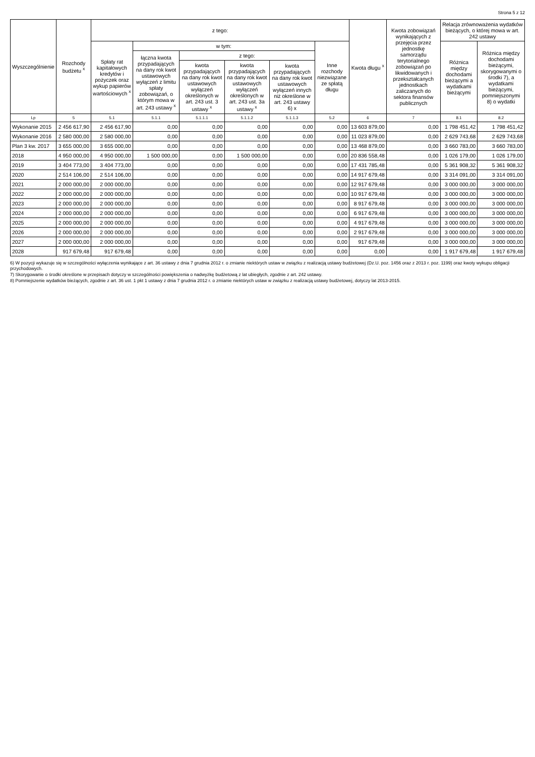Strona 5 z 12
| Wyszczególnienie | Rozchody budżetu <sup>x</sup> | z tego: | | | | | | Kwota długu <sup>x</sup> | Kwota zobowiązań wynikających z przejęcia przez jednostkę samorządu terytorialnego zobowiązań po likwidowanych i przekształcanych jednostkach zaliczanych do sektora finansów publicznych | Relacja zrównoważenia wydatków bieżących, o której mowa w art. 242 ustawy | |
| --- | --- | --- | --- | --- | --- | --- | --- | --- | --- | --- | --- |
| | | Spłaty rat kapitałowych kredytów i pożyczek oraz wykup papierów wartościowych <sup>x</sup> | w tym: | | | | Inne rozchody niezwiązane ze spłatą długu | | | Różnica między dochodami bieżącymi a wydatkami bieżącymi | Różnica między dochodami bieżącymi, skorygowanymi o środki 7), a wydatkami bieżącymi, pomniejszonymi 8) o wydatki |
| | | | łączna kwota przypadających na dany rok kwot ustawowych wyłączeń z limitu spłaty zobowiązań, o którym mowa w art. 243 ustawy <sup>x</sup> | z tego: | | | | | | | |
| | | | | kwota przypadających na dany rok kwot ustawowych wyłączeń określonych w art. 243 ust. 3 ustawy <sup>x</sup> | kwota przypadających na dany rok kwot ustawowych wyłączeń określonych w art. 243 ust. 3a ustawy <sup>x</sup> | kwota przypadających na dany rok kwot ustawowych wyłączeń innych niż określone w art. 243 ustawy 6) x | | | | | |
| Lp | 5 | 5.1 | 5.1.1 | 5.1.1.1 | 5.1.1.2 | 5.1.1.3 | 5.2 | 6 | 7 | 8.1 | 8.2 |
| Wykonanie 2015 | 2 456 617,90 | 2 456 617,90 | 0,00 | 0,00 | 0,00 | 0,00 | 0,00 | 13 603 879,00 | 0,00 | 1 798 451,42 | 1 798 451,42 |
| Wykonanie 2016 | 2 580 000,00 | 2 580 000,00 | 0,00 | 0,00 | 0,00 | 0,00 | 0,00 | 11 023 879,00 | 0,00 | 2 629 743,68 | 2 629 743,68 |
| Plan 3 kw. 2017 | 3 655 000,00 | 3 655 000,00 | 0,00 | 0,00 | 0,00 | 0,00 | 0,00 | 13 468 879,00 | 0,00 | 3 660 783,00 | 3 660 783,00 |
| 2018 | 4 950 000,00 | 4 950 000,00 | 1 500 000,00 | 0,00 | 1 500 000,00 | 0,00 | 0,00 | 20 836 558,48 | 0,00 | 1 026 179,00 | 1 026 179,00 |
| 2019 | 3 404 773,00 | 3 404 773,00 | 0,00 | 0,00 | 0,00 | 0,00 | 0,00 | 17 431 785,48 | 0,00 | 5 361 908,32 | 5 361 908,32 |
| 2020 | 2 514 106,00 | 2 514 106,00 | 0,00 | 0,00 | 0,00 | 0,00 | 0,00 | 14 917 679,48 | 0,00 | 3 314 091,00 | 3 314 091,00 |
| 2021 | 2 000 000,00 | 2 000 000,00 | 0,00 | 0,00 | 0,00 | 0,00 | 0,00 | 12 917 679,48 | 0,00 | 3 000 000,00 | 3 000 000,00 |
| 2022 | 2 000 000,00 | 2 000 000,00 | 0,00 | 0,00 | 0,00 | 0,00 | 0,00 | 10 917 679,48 | 0,00 | 3 000 000,00 | 3 000 000,00 |
| 2023 | 2 000 000,00 | 2 000 000,00 | 0,00 | 0,00 | 0,00 | 0,00 | 0,00 | 8 917 679,48 | 0,00 | 3 000 000,00 | 3 000 000,00 |
| 2024 | 2 000 000,00 | 2 000 000,00 | 0,00 | 0,00 | 0,00 | 0,00 | 0,00 | 6 917 679,48 | 0,00 | 3 000 000,00 | 3 000 000,00 |
| 2025 | 2 000 000,00 | 2 000 000,00 | 0,00 | 0,00 | 0,00 | 0,00 | 0,00 | 4 917 679,48 | 0,00 | 3 000 000,00 | 3 000 000,00 |
| 2026 | 2 000 000,00 | 2 000 000,00 | 0,00 | 0,00 | 0,00 | 0,00 | 0,00 | 2 917 679,48 | 0,00 | 3 000 000,00 | 3 000 000,00 |
| 2027 | 2 000 000,00 | 2 000 000,00 | 0,00 | 0,00 | 0,00 | 0,00 | 0,00 | 917 679,48 | 0,00 | 3 000 000,00 | 3 000 000,00 |
| 2028 | 917 679,48 | 917 679,48 | 0,00 | 0,00 | 0,00 | 0,00 | 0,00 | 0,00 | 0,00 | 1 917 679,48 | 1 917 679,48 |
6) W pozycji wykazuje się w szczególności wyłączenia wynikające z art. 36 ustawy z dnia 7 grudnia 2012 r. o zmianie niektórych ustaw w związku z realizacją ustawy budżetowej (Dz.U. poz. 1456 oraz z 2013 r. poz. 1199) oraz kwoty wykupu obligacji przychodowych.
7) Skorygowanie o środki określone w przepisach dotyczy w szczególności powiększenia o nadwyżkę budżetową z lat ubiegłych, zgodnie z art. 242 ustawy.
8) Pomniejszenie wydatków bieżących, zgodnie z art. 36 ust. 1 pkt 1 ustawy z dnia 7 grudnia 2012 r. o zmianie niektórych ustaw w związku z realizacją ustawy budżetowej, dotyczy lat 2013-2015.